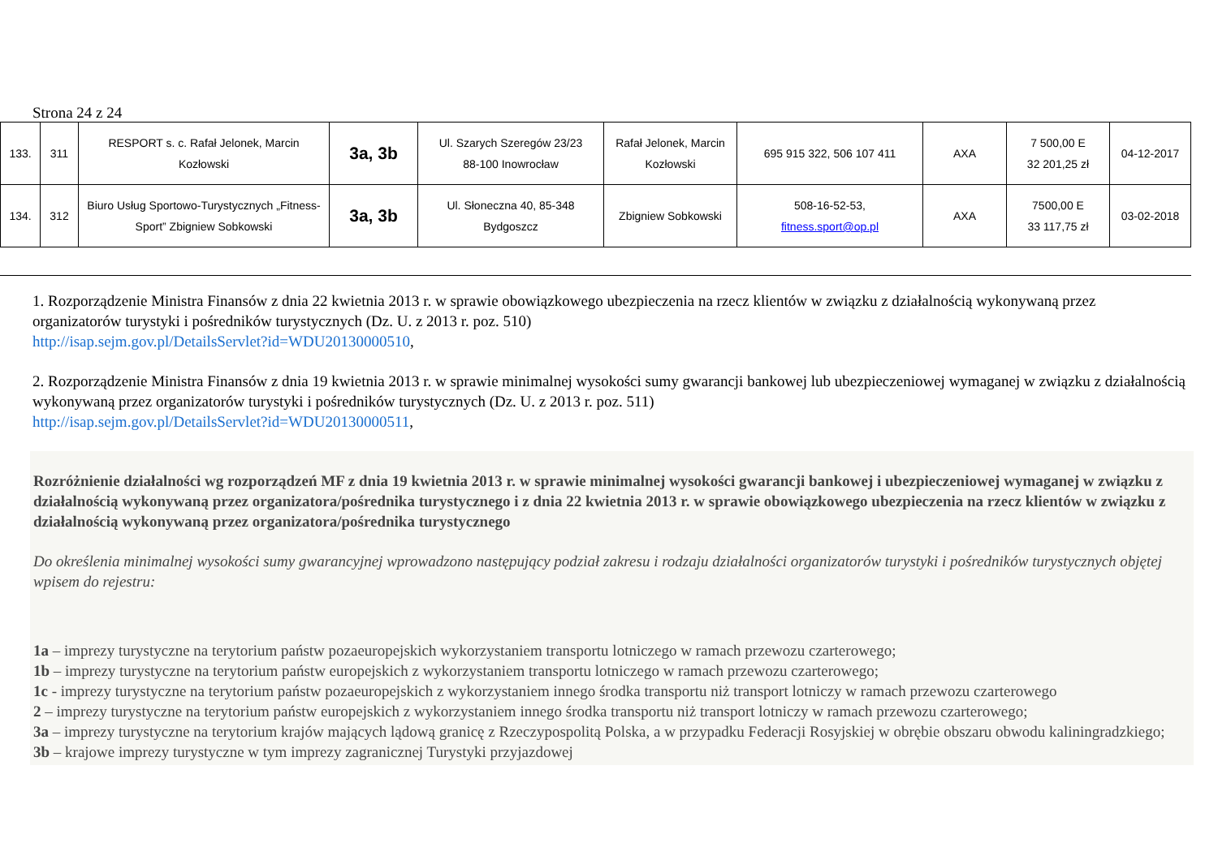Strona 24 z 24
| 133. | 311 | RESPORT s. c. Rafał Jelonek, Marcin Kozłowski | 3a, 3b | Ul. Szarych Szeregów 23/23 88-100 Inowrocław | Rafał Jelonek, Marcin Kozłowski | 695 915 322, 506 107 411 | AXA | 7 500,00 E 32 201,25 zł | 04-12-2017 |
| 134. | 312 | Biuro Usług Sportowo-Turystycznych „Fitness-Sport” Zbigniew Sobkowski | 3a, 3b | Ul. Słoneczna 40, 85-348 Bydgoszcz | Zbigniew Sobkowski | 508-16-52-53, fitness.sport@op.pl | AXA | 7500,00 E 33 117,75 zł | 03-02-2018 |
1. Rozporządzenie Ministra Finansów z dnia 22 kwietnia 2013 r. w sprawie obowiązkowego ubezpieczenia na rzecz klientów w związku z działalnością wykonywaną przez organizatorów turystyki i pośredników turystycznych (Dz. U. z 2013 r. poz. 510)
http://isap.sejm.gov.pl/DetailsServlet?id=WDU20130000510,
2. Rozporządzenie Ministra Finansów z dnia 19 kwietnia 2013 r. w sprawie minimalnej wysokości sumy gwarancji bankowej lub ubezpieczeniowej wymaganej w związku z działalnością wykonywaną przez organizatorów turystyki i pośredników turystycznych (Dz. U. z 2013 r. poz. 511)
http://isap.sejm.gov.pl/DetailsServlet?id=WDU20130000511,
Rozróżnienie działalności wg rozporządzeń MF z dnia 19 kwietnia 2013 r. w sprawie minimalnej wysokości gwarancji bankowej i ubezpieczeniowej wymaganej w związku z działalnością wykonywaną przez organizatora/pośrednika turystycznego i z dnia 22 kwietnia 2013 r. w sprawie obowiązkowego ubezpieczenia na rzecz klientów w związku z działalnością wykonywaną przez organizatora/pośrednika turystycznego
Do określenia minimalnej wysokości sumy gwarancyjnej wprowadzono następujący podział zakresu i rodzaju działalności organizatorów turystyki i pośredników turystycznych objętej wpisem do rejestru:
1a – imprezy turystyczne na terytorium państw pozaeuropejskich wykorzystaniem transportu lotniczego w ramach przewozu czarterowego;
1b – imprezy turystyczne na terytorium państw europejskich z wykorzystaniem transportu lotniczego w ramach przewozu czarterowego;
1c - imprezy turystyczne na terytorium państw pozaeuropejskich z wykorzystaniem innego środka transportu niż transport lotniczy w ramach przewozu czarterowego
2 – imprezy turystyczne na terytorium państw europejskich z wykorzystaniem innego środka transportu niż transport lotniczy w ramach przewozu czarterowego;
3a – imprezy turystyczne na terytorium krajów mających lądową granicę z Rzeczypospolitą Polska, a w przypadku Federacji Rosyjskiej w obrębie obszaru obwodu kaliningradzkiego;
3b – krajowe imprezy turystyczne w tym imprezy zagranicznej Turystyki przyjazdowej